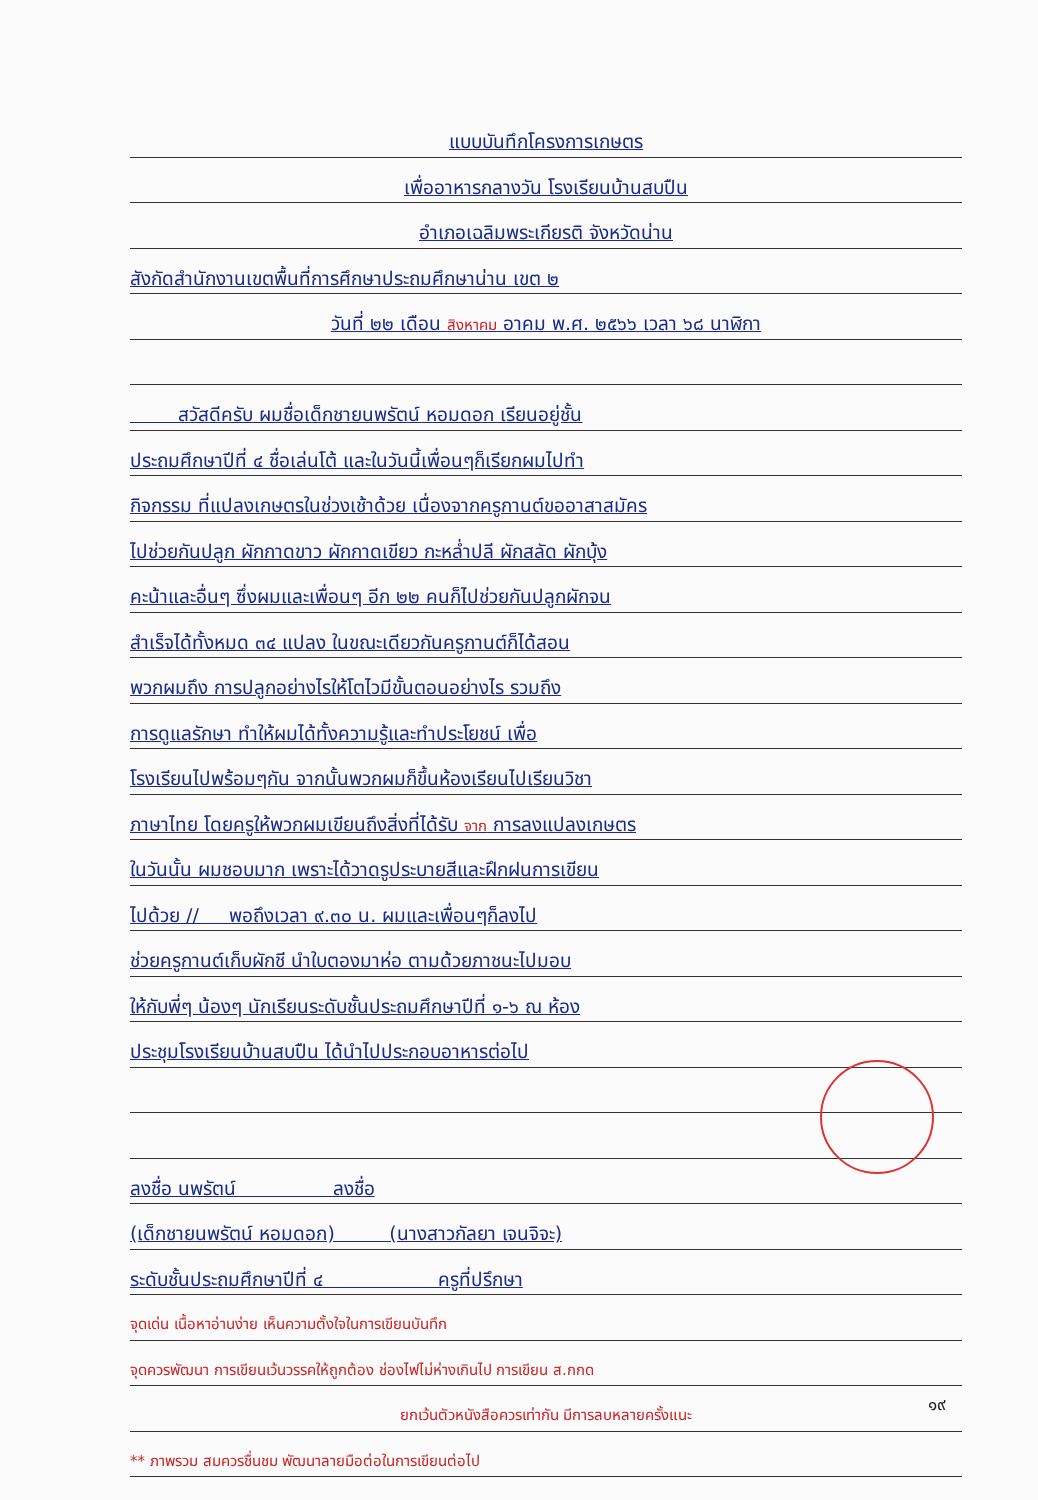แบบบันทึกโครงการเกษตร
เพื่ออาหารกลางวัน โรงเรียนบ้านสบปืน
อำเภอเฉลิมพระเกียรติ จังหวัดน่าน
สังกัดสำนักงานเขตพื้นที่การศึกษาประถมศึกษาน่าน เขต ๒
วันที่ ๒๒ เดือน สิงหาคม อาคม พ.ศ. ๒๕๖๖ เวลา ๖๘ นาฬิกา
สวัสดีครับ ผมชื่อเด็กชายนพรัตน์ หอมดอก เรียนอยู่ชั้น
ประถมศึกษาปีที่ ๔ ชื่อเล่นโต้ และในวันนี้เพื่อนๆก็เรียกผมไปทำ
กิจกรรม ที่แปลงเกษตรในช่วงเช้าด้วย เนื่องจากครูกานต์ขออาสาสมัคร
ไปช่วยกันปลูก ผักกาดขาว ผักกาดเขียว กะหล่ำปลี ผักสลัด ผักบุ้ง
คะน้าและอื่นๆ ซึ่งผมและเพื่อนๆ อีก ๒๒ คนก็ไปช่วยกันปลูกผักจน
สำเร็จได้ทั้งหมด ๓๔ แปลง ในขณะเดียวกันครูกานต์ก็ได้สอน
พวกผมถึง การปลูกอย่างไรให้โตไวมีขั้นตอนอย่างไร รวมถึง
การดูแลรักษา ทำให้ผมได้ทั้งความรู้และทำประโยชน์ เพื่อ
โรงเรียนไปพร้อมๆกัน จากนั้นพวกผมก็ขึ้นห้องเรียนไปเรียนวิชา
ภาษาไทย โดยครูให้พวกผมเขียนถึงสิ่งที่ได้รับ จาก การลงแปลงเกษตร
ในวันนั้น ผมชอบมาก เพราะได้วาดรูประบายสีและฝึกฝนการเขียน
ไปด้วย // พอถึงเวลา ๙.๓๐ น. ผมและเพื่อนๆก็ลงไป
ช่วยครูกานต์เก็บผักชี นำใบตองมาห่อ ตามด้วยภาชนะไปมอบ
ให้กับพี่ๆ น้องๆ นักเรียนระดับชั้นประถมศึกษาปีที่ ๑-๖ ณ ห้อง
ประชุมโรงเรียนบ้านสบปืน ได้นำไปประกอบอาหารต่อไป
ลงชื่อ นพรัตน์ ลงชื่อ
(เด็กชายนพรัตน์ หอมดอก) (นางสาวกัลยา เจนจิจะ)
ระดับชั้นประถมศึกษาปีที่ ๔ ครูที่ปรึกษา
จุดเด่น เนื้อหาอ่านง่าย เห็นความตั้งใจในการเขียนบันทึก
จุดควรพัฒนา การเขียนเว้นวรรคให้ถูกต้อง ช่องไฟไม่ห่างเกินไป การเขียน ส.กกด
ยกเว้นตัวหนังสือควรเท่ากัน มีการลบหลายครั้งแนะ
** ภาพรวม สมควรชื่นชม พัฒนาลายมือต่อในการเขียนต่อไป
๑๙